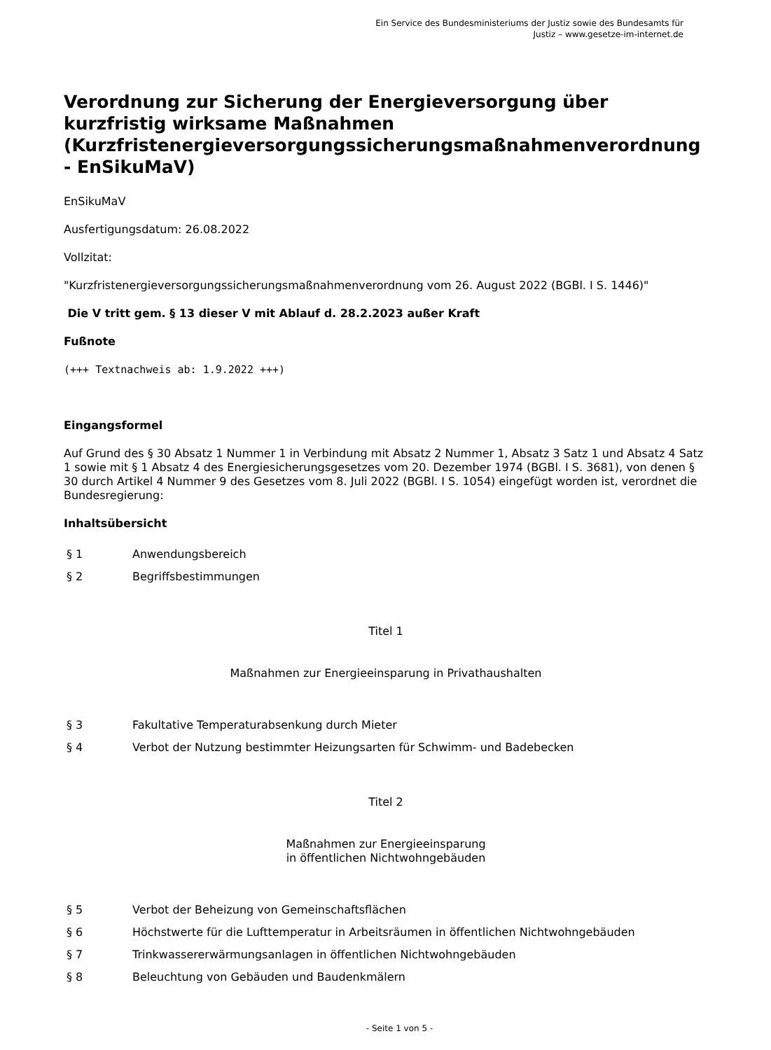Ein Service des Bundesministeriums der Justiz sowie des Bundesamts für
Justiz – www.gesetze-im-internet.de
Verordnung zur Sicherung der Energieversorgung über kurzfristig wirksame Maßnahmen
(Kurzfristenergieversorgungssicherungsmaßnahmenverordnung - EnSikuMaV)
EnSikuMaV
Ausfertigungsdatum: 26.08.2022
Vollzitat:
"Kurzfristenergieversorgungssicherungsmaßnahmenverordnung vom 26. August 2022 (BGBl. I S. 1446)"
Die V tritt gem. § 13 dieser V mit Ablauf d. 28.2.2023 außer Kraft
Fußnote
(+++ Textnachweis ab: 1.9.2022 +++)
Eingangsformel
Auf Grund des § 30 Absatz 1 Nummer 1 in Verbindung mit Absatz 2 Nummer 1, Absatz 3 Satz 1 und Absatz 4 Satz 1 sowie mit § 1 Absatz 4 des Energiesicherungsgesetzes vom 20. Dezember 1974 (BGBl. I S. 3681), von denen § 30 durch Artikel 4 Nummer 9 des Gesetzes vom 8. Juli 2022 (BGBl. I S. 1054) eingefügt worden ist, verordnet die Bundesregierung:
Inhaltsübersicht
| § 1 | Anwendungsbereich |
| § 2 | Begriffsbestimmungen |
Titel 1
Maßnahmen zur Energieeinsparung in Privathaushalten
| § 3 | Fakultative Temperaturabsenkung durch Mieter |
| § 4 | Verbot der Nutzung bestimmter Heizungsarten für Schwimm- und Badebecken |
Titel 2
Maßnahmen zur Energieeinsparung
in öffentlichen Nichtwohngebäuden
| § 5 | Verbot der Beheizung von Gemeinschaftsflächen |
| § 6 | Höchstwerte für die Lufttemperatur in Arbeitsräumen in öffentlichen Nichtwohngebäuden |
| § 7 | Trinkwassererwärmungsanlagen in öffentlichen Nichtwohngebäuden |
| § 8 | Beleuchtung von Gebäuden und Baudenkmälern |
- Seite 1 von 5 -